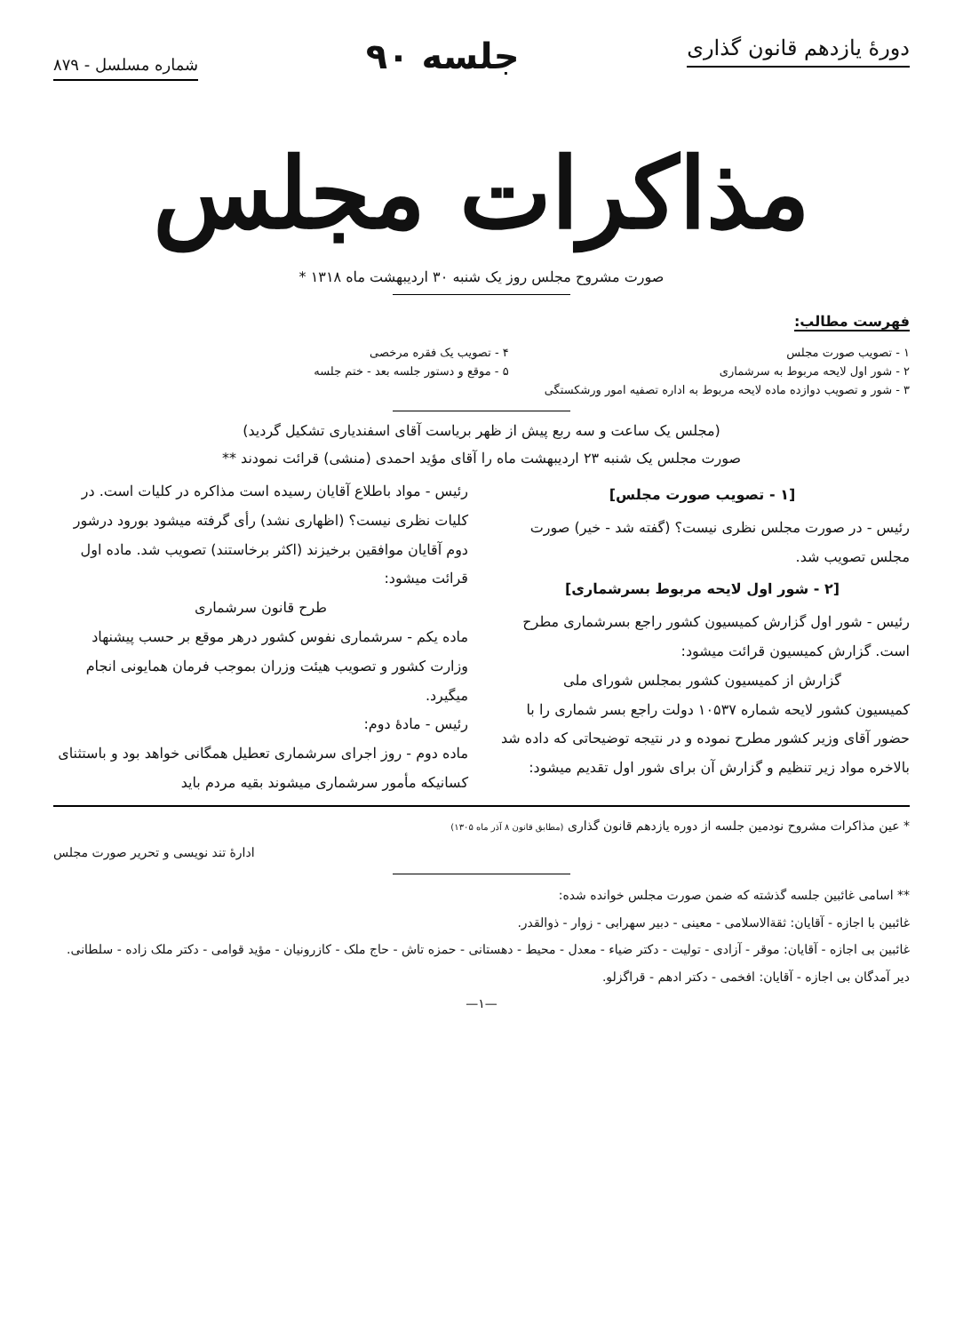دورهٔ یازدهم قانون گذاری
جلسه ۹۰
شماره مسلسل - ۸۷۹
مذاکرات مجلس
صورت مشروح مجلس روز یک شنبه ۳۰ اردیبهشت ماه ۱۳۱۸ *
فهرست مطالب:
۱ - تصویب صورت مجلس
۲ - شور اول لایحه مربوط به سرشماری
۳ - شور و تصویب دوازده ماده لایحه مربوط به اداره تصفیه امور ورشکستگی
۴ - تصویب یک فقره مرخصی
۵ - موقع و دستور جلسه بعد - ختم جلسه
(مجلس یک ساعت و سه ربع پیش از ظهر بریاست آقای اسفندیاری تشکیل گردید)
صورت مجلس یک شنبه ۲۳ اردیبهشت ماه را آقای مؤید احمدی (منشی) قرائت نمودند **
[۱ - تصویب صورت مجلس]
رئیس - در صورت مجلس نظری نیست؟ (گفته شد - خیر) صورت مجلس تصویب شد.
[۲ - شور اول لایحه مربوط بسرشماری]
رئیس - شور اول گزارش کمیسیون کشور راجع بسرشماری مطرح است. گزارش کمیسیون قرائت میشود:
گزارش از کمیسیون کشور بمجلس شورای ملی
کمیسیون کشور لایحه شماره ۱۰۵۳۷ دولت راجع بسر شماری را با حضور آقای وزیر کشور مطرح نموده و در نتیجه توضیحاتی که داده شد بالاخره مواد زیر تنظیم و گزارش آن برای شور اول تقدیم میشود:
رئیس - مواد باطلاع آقایان رسیده است مذاکره در کلیات است. در کلیات نظری نیست؟ (اظهاری نشد) رأی گرفته میشود بورود درشور دوم آقایان موافقین برخیزند (اکثر برخاستند) تصویب شد. ماده اول قرائت میشود:
طرح قانون سرشماری
ماده یکم - سرشماری نفوس کشور درهر موقع بر حسب پیشنهاد وزارت کشور و تصویب هیئت وزران بموجب فرمان همایونی انجام میگیرد.
رئیس - مادهٔ دوم:
ماده دوم - روز اجرای سرشماری تعطیل همگانی خواهد بود و باستثنای کسانیکه مأمور سرشماری میشوند بقیه مردم باید
* عین مذاکرات مشروح نودمین جلسه از دوره یازدهم قانون گذاری (مطابق قانون ۸ آذر ماه ۱۳۰۵)
ادارهٔ تند نویسی و تحریر صورت مجلس
** اسامی غائبین جلسه گذشته که ضمن صورت مجلس خوانده شده:
غائبین با اجازه - آقایان: ثقة‌الاسلامی - معینی - دبیر سهرابی - زوار - ذوالقدر.
غائبین بی اجازه - آقایان: موقر - آزادی - تولیت - دکتر ضیاء - معدل - محیط - دهستانی - حمزه تاش - حاج ملک - کازرونیان - مؤید قوامی - دکتر ملک زاده - سلطانی.
دیر آمدگان بی اجازه - آقایان: افخمی - دکتر ادهم - قراگزلو.
—۱—